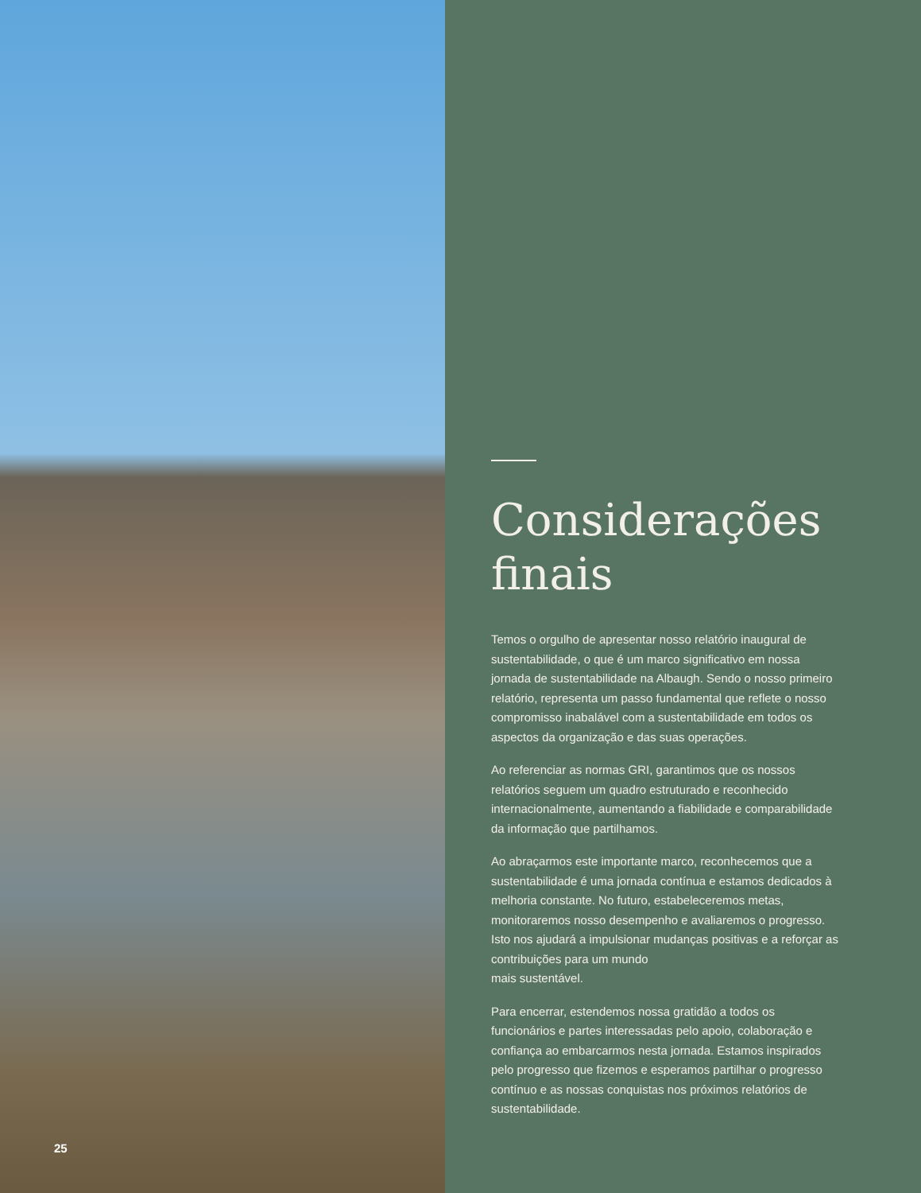25
Considerações finais
Temos o orgulho de apresentar nosso relatório inaugural de sustentabilidade, o que é um marco significativo em nossa jornada de sustentabilidade na Albaugh. Sendo o nosso primeiro relatório, representa um passo fundamental que reflete o nosso compromisso inabalável com a sustentabilidade em todos os aspectos da organização e das suas operações.
Ao referenciar as normas GRI, garantimos que os nossos relatórios seguem um quadro estruturado e reconhecido internacionalmente, aumentando a fiabilidade e comparabilidade da informação que partilhamos.
Ao abraçarmos este importante marco, reconhecemos que a sustentabilidade é uma jornada contínua e estamos dedicados à melhoria constante. No futuro, estabeleceremos metas, monitoraremos nosso desempenho e avaliaremos o progresso. Isto nos ajudará a impulsionar mudanças positivas e a reforçar as contribuições para um mundo
mais sustentável.
Para encerrar, estendemos nossa gratidão a todos os funcionários e partes interessadas pelo apoio, colaboração e confiança ao embarcarmos nesta jornada. Estamos inspirados pelo progresso que fizemos e esperamos partilhar o progresso contínuo e as nossas conquistas nos próximos relatórios de sustentabilidade.